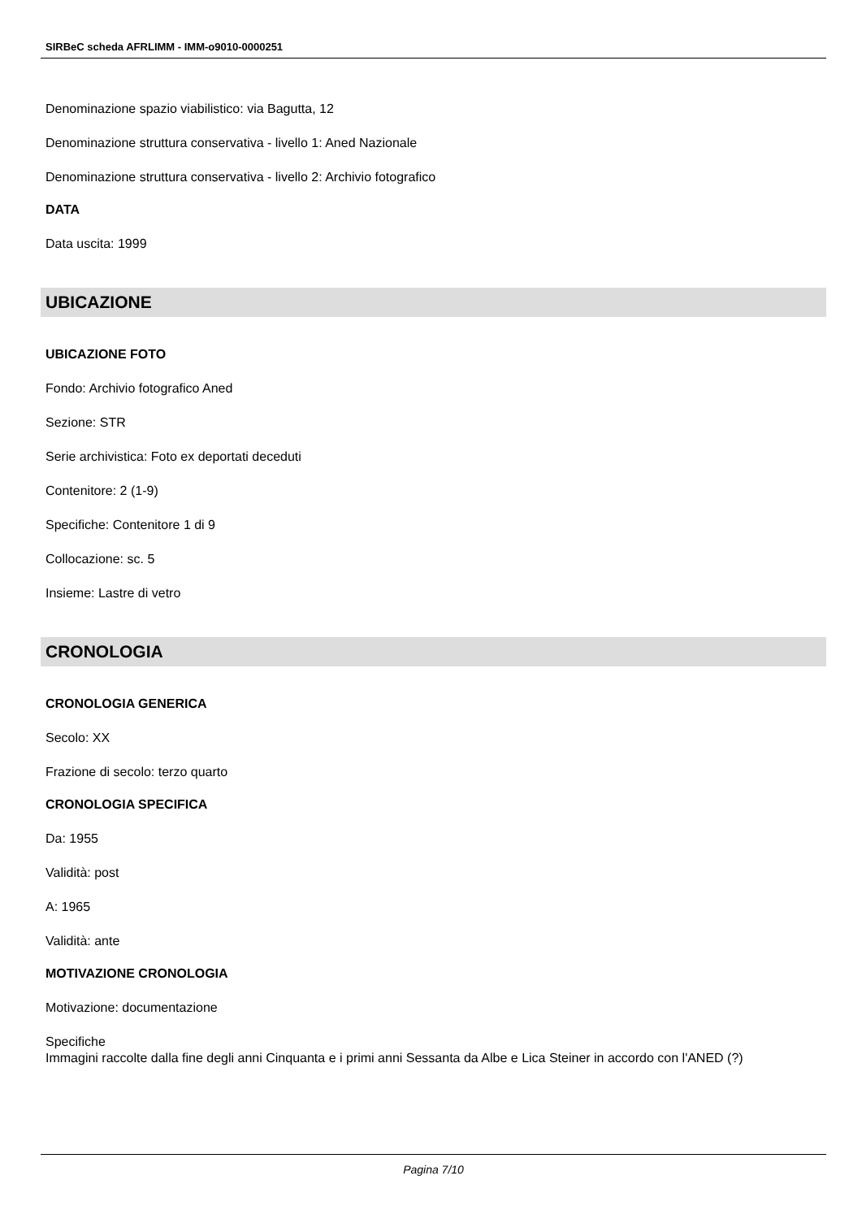SIRBeC scheda AFRLIMM - IMM-o9010-0000251
Denominazione spazio viabilistico: via Bagutta, 12
Denominazione struttura conservativa - livello 1: Aned Nazionale
Denominazione struttura conservativa - livello 2: Archivio fotografico
DATA
Data uscita: 1999
UBICAZIONE
UBICAZIONE FOTO
Fondo: Archivio fotografico Aned
Sezione: STR
Serie archivistica: Foto ex deportati deceduti
Contenitore: 2 (1-9)
Specifiche: Contenitore 1 di 9
Collocazione: sc. 5
Insieme: Lastre di vetro
CRONOLOGIA
CRONOLOGIA GENERICA
Secolo: XX
Frazione di secolo: terzo quarto
CRONOLOGIA SPECIFICA
Da: 1955
Validità: post
A: 1965
Validità: ante
MOTIVAZIONE CRONOLOGIA
Motivazione: documentazione
Specifiche
Immagini raccolte dalla fine degli anni Cinquanta e i primi anni Sessanta da Albe e Lica Steiner in accordo con l'ANED (?)
Pagina 7/10